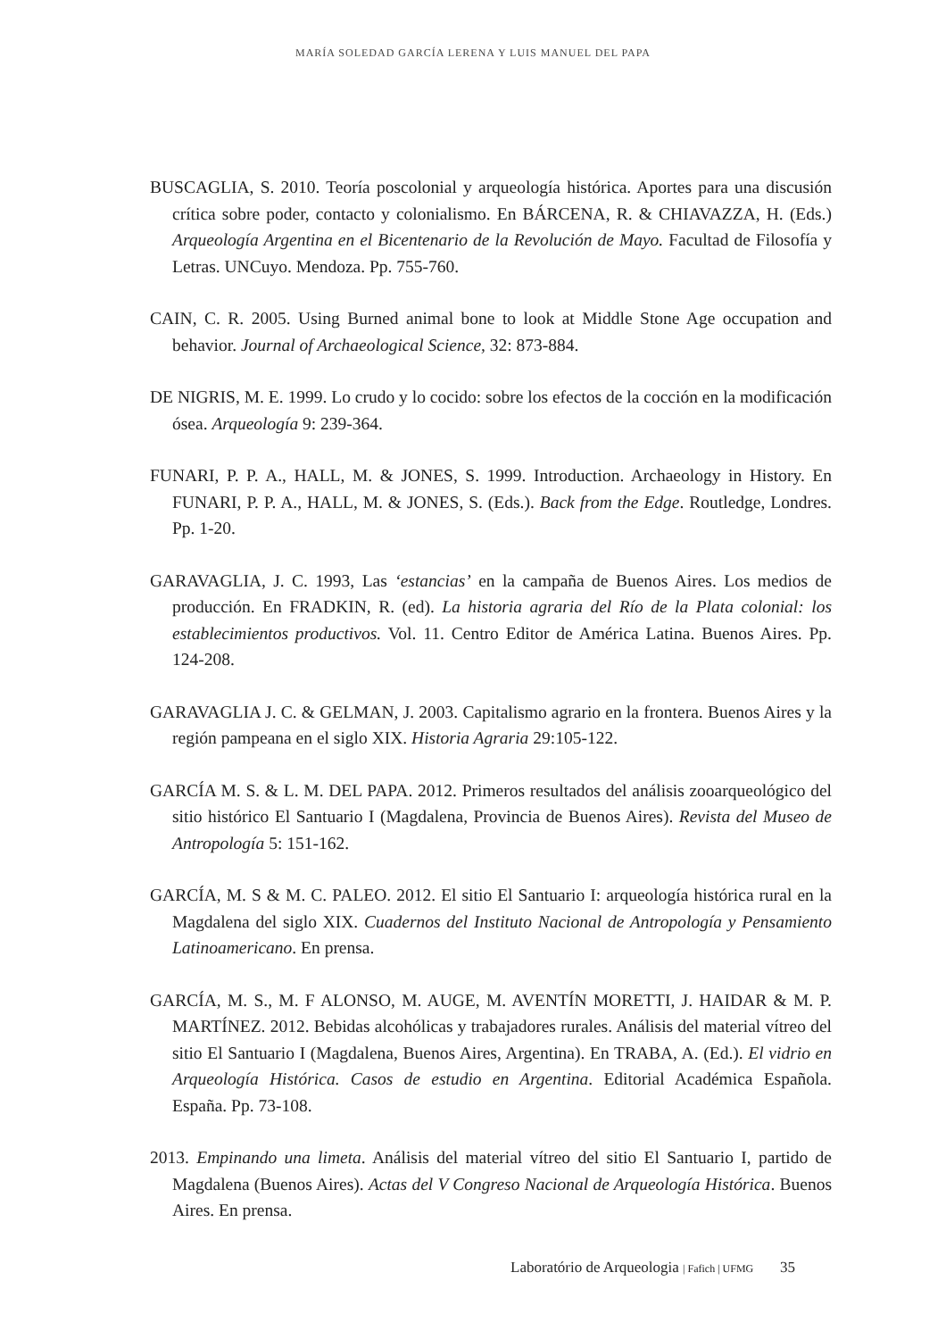MARÍA SOLEDAD GARCÍA LERENA Y LUIS MANUEL DEL PAPA
BUSCAGLIA, S. 2010. Teoría poscolonial y arqueología histórica. Aportes para una discusión crítica sobre poder, contacto y colonialismo. En BÁRCENA, R. & CHIAVAZZA, H. (Eds.) Arqueología Argentina en el Bicentenario de la Revolución de Mayo. Facultad de Filosofía y Letras. UNCuyo. Mendoza. Pp. 755-760.
CAIN, C. R. 2005. Using Burned animal bone to look at Middle Stone Age occupation and behavior. Journal of Archaeological Science, 32: 873-884.
DE NIGRIS, M. E. 1999. Lo crudo y lo cocido: sobre los efectos de la cocción en la modificación ósea. Arqueología 9: 239-364.
FUNARI, P. P. A., HALL, M. & JONES, S. 1999. Introduction. Archaeology in History. En FUNARI, P. P. A., HALL, M. & JONES, S. (Eds.). Back from the Edge. Routledge, Londres. Pp. 1-20.
GARAVAGLIA, J. C. 1993, Las ‘estancias’ en la campaña de Buenos Aires. Los medios de producción. En FRADKIN, R. (ed). La historia agraria del Río de la Plata colonial: los establecimientos productivos. Vol. 11. Centro Editor de América Latina. Buenos Aires. Pp. 124-208.
GARAVAGLIA J. C. & GELMAN, J. 2003. Capitalismo agrario en la frontera. Buenos Aires y la región pampeana en el siglo XIX. Historia Agraria 29:105-122.
GARCÍA M. S. & L. M. DEL PAPA. 2012. Primeros resultados del análisis zooarqueológico del sitio histórico El Santuario I (Magdalena, Provincia de Buenos Aires). Revista del Museo de Antropología 5: 151-162.
GARCÍA, M. S & M. C. PALEO. 2012. El sitio El Santuario I: arqueología histórica rural en la Magdalena del siglo XIX. Cuadernos del Instituto Nacional de Antropología y Pensamiento Latinoamericano. En prensa.
GARCÍA, M. S., M. F ALONSO, M. AUGE, M. AVENTÍN MORETTI, J. HAIDAR & M. P. MARTÍNEZ. 2012. Bebidas alcohólicas y trabajadores rurales. Análisis del material vítreo del sitio El Santuario I (Magdalena, Buenos Aires, Argentina). En TRABA, A. (Ed.). El vidrio en Arqueología Histórica. Casos de estudio en Argentina. Editorial Académica Española. España. Pp. 73-108.
2013. Empinando una limeta. Análisis del material vítreo del sitio El Santuario I, partido de Magdalena (Buenos Aires). Actas del V Congreso Nacional de Arqueología Histórica. Buenos Aires. En prensa.
Laboratório de Arqueologia | Fafich | UFMG 35